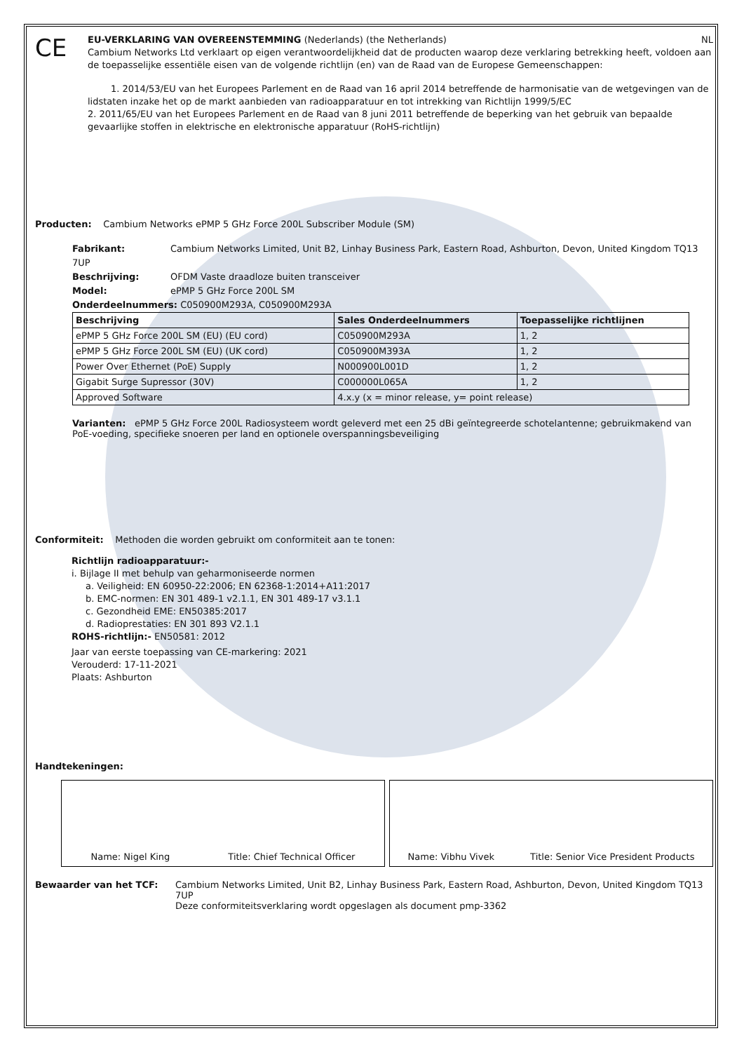CE
EU-VERKLARING VAN OVEREENSTEMMING (Nederlands) (the Netherlands) NL
Cambium Networks Ltd verklaart op eigen verantwoordelijkheid dat de producten waarop deze verklaring betrekking heeft, voldoen aan de toepasselijke essentiële eisen van de volgende richtlijn (en) van de Raad van de Europese Gemeenschappen:
1. 2014/53/EU van het Europees Parlement en de Raad van 16 april 2014 betreffende de harmonisatie van de wetgevingen van de lidstaten inzake het op de markt aanbieden van radioapparatuur en tot intrekking van Richtlijn 1999/5/EC
2. 2011/65/EU van het Europees Parlement en de Raad van 8 juni 2011 betreffende de beperking van het gebruik van bepaalde gevaarlijke stoffen in elektrische en elektronische apparatuur (RoHS-richtlijn)
Producten: Cambium Networks ePMP 5 GHz Force 200L Subscriber Module (SM)
Fabrikant: Cambium Networks Limited, Unit B2, Linhay Business Park, Eastern Road, Ashburton, Devon, United Kingdom TQ13 7UP
Beschrijving: OFDM Vaste draadloze buiten transceiver
Model: ePMP 5 GHz Force 200L SM
Onderdeelnummers: C050900M293A, C050900M293A
| Beschrijving | Sales Onderdeelnummers | Toepasselijke richtlijnen |
| --- | --- | --- |
| ePMP 5 GHz Force 200L SM (EU) (EU cord) | C050900M293A | 1, 2 |
| ePMP 5 GHz Force 200L SM (EU) (UK cord) | C050900M393A | 1, 2 |
| Power Over Ethernet (PoE) Supply | N000900L001D | 1, 2 |
| Gigabit Surge Supressor (30V) | C000000L065A | 1, 2 |
| Approved Software | 4.x.y (x = minor release, y= point release) | |
Varianten: ePMP 5 GHz Force 200L Radiosysteem wordt geleverd met een 25 dBi geïntegreerde schotelantenne; gebruikmakend van PoE-voeding, specifieke snoeren per land en optionele overspanningsbeveiliging
Conformiteit: Methoden die worden gebruikt om conformiteit aan te tonen:
Richtlijn radioapparatuur:-
i. Bijlage II met behulp van geharmoniseerde normen
a. Veiligheid: EN 60950-22:2006; EN 62368-1:2014+A11:2017
b. EMC-normen: EN 301 489-1 v2.1.1, EN 301 489-17 v3.1.1
c. Gezondheid EME: EN50385:2017
d. Radioprestaties: EN 301 893 V2.1.1
ROHS-richtlijn:- EN50581: 2012
Jaar van eerste toepassing van CE-markering: 2021
Verouderd: 17-11-2021
Plaats: Ashburton
Handtekeningen:
Name: Nigel King Title: Chief Technical Officer
Name: Vibhu Vivek Title: Senior Vice President Products
Bewaarder van het TCF: Cambium Networks Limited, Unit B2, Linhay Business Park, Eastern Road, Ashburton, Devon, United Kingdom TQ13 7UP
Deze conformiteitsverklaring wordt opgeslagen als document pmp-3362